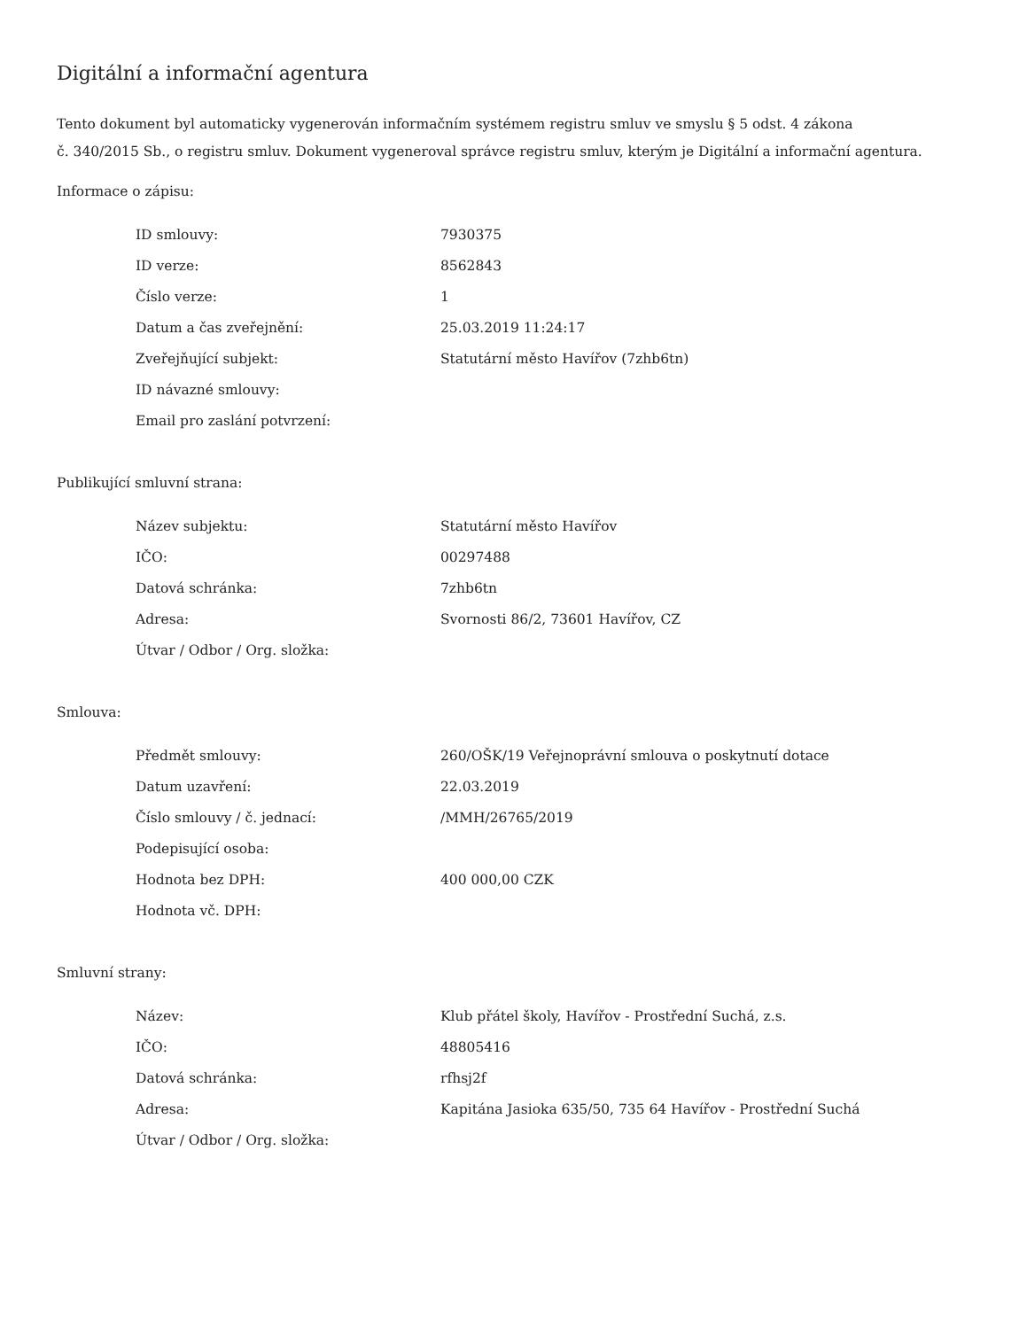Digitální a informační agentura
Tento dokument byl automaticky vygenerován informačním systémem registru smluv ve smyslu § 5 odst. 4 zákona
č. 340/2015 Sb., o registru smluv. Dokument vygeneroval správce registru smluv, kterým je Digitální a informační agentura.
Informace o zápisu:
| ID smlouvy: | 7930375 |
| ID verze: | 8562843 |
| Číslo verze: | 1 |
| Datum a čas zveřejnění: | 25.03.2019 11:24:17 |
| Zveřejňující subjekt: | Statutární město Havířov (7zhb6tn) |
| ID návazné smlouvy: | |
| Email pro zaslání potvrzení: | |
Publikující smluvní strana:
| Název subjektu: | Statutární město Havířov |
| IČO: | 00297488 |
| Datová schránka: | 7zhb6tn |
| Adresa: | Svornosti 86/2, 73601 Havířov, CZ |
| Útvar / Odbor / Org. složka: | |
Smlouva:
| Předmět smlouvy: | 260/OŠK/19 Veřejnoprávní smlouva o poskytnutí dotace |
| Datum uzavření: | 22.03.2019 |
| Číslo smlouvy / č. jednací: | /MMH/26765/2019 |
| Podepisující osoba: | |
| Hodnota bez DPH: | 400 000,00 CZK |
| Hodnota vč. DPH: | |
Smluvní strany:
| Název: | Klub přátel školy, Havířov - Prostřední Suchá, z.s. |
| IČO: | 48805416 |
| Datová schránka: | rfhsj2f |
| Adresa: | Kapitána Jasioka 635/50, 735 64 Havířov - Prostřední Suchá |
| Útvar / Odbor / Org. složka: | |